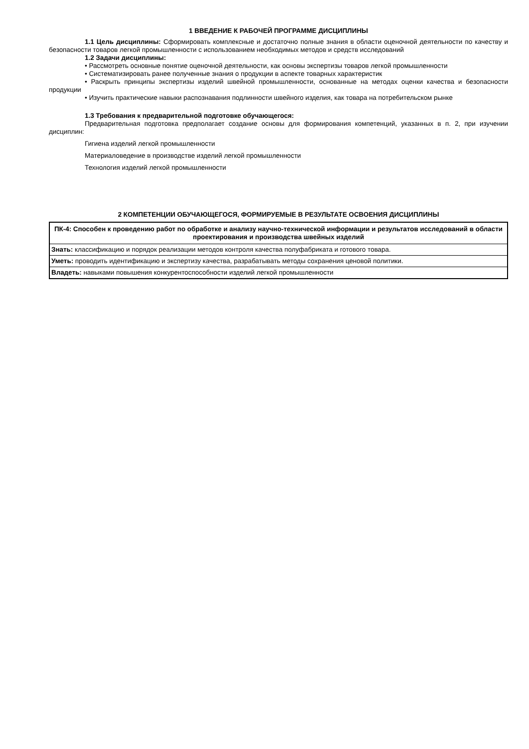1 ВВЕДЕНИЕ К РАБОЧЕЙ ПРОГРАММЕ ДИСЦИПЛИНЫ
1.1 Цель дисциплины: Сформировать комплексные и достаточно полные знания в области оценочной деятельности по качеству и безопасности товаров легкой промышленности с использованием необходимых методов и средств исследований
1.2 Задачи дисциплины:
• Рассмотреть основные понятие оценочной деятельности, как основы экспертизы товаров легкой промышленности
• Систематизировать ранее полученные знания о продукции в аспекте товарных характеристик
• Раскрыть принципы экспертизы изделий швейной промышленности, основанные на методах оценки качества и безопасности продукции
• Изучить практические навыки распознавания подлинности швейного изделия, как товара на потребительском рынке
1.3 Требования к предварительной подготовке обучающегося:
Предварительная подготовка предполагает создание основы для формирования компетенций, указанных в п. 2, при изучении дисциплин:
Гигиена изделий легкой промышленности
Материаловедение в производстве изделий легкой промышленности
Технология изделий легкой промышленности
2 КОМПЕТЕНЦИИ ОБУЧАЮЩЕГОСЯ, ФОРМИРУЕМЫЕ В РЕЗУЛЬТАТЕ ОСВОЕНИЯ ДИСЦИПЛИНЫ
| ПК-4: Способен к проведению работ по обработке и анализу научно-технической информации и результатов исследований в области проектирования и производства швейных изделий |
| --- |
| Знать: классификацию и порядок реализации методов контроля качества полуфабриката и готового товара. |
| Уметь: проводить идентификацию и экспертизу качества, разрабатывать методы сохранения ценовой политики. |
| Владеть: навыками повышения конкурентоспособности изделий легкой промышленности |